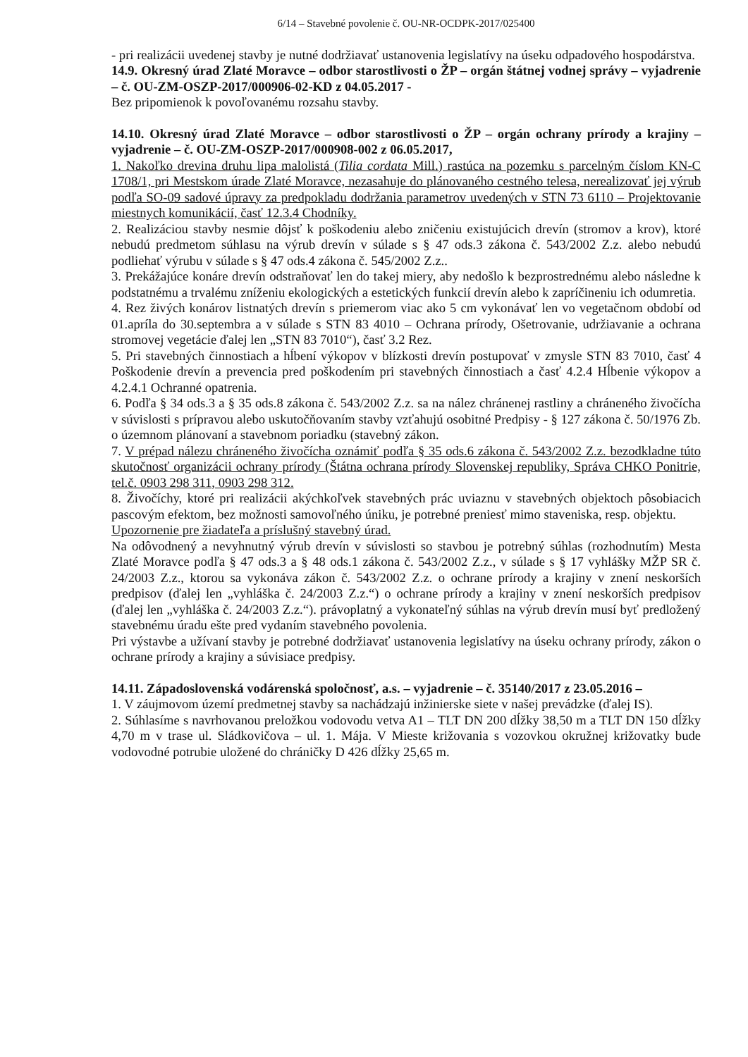6/14 – Stavebné povolenie č. OU-NR-OCDPK-2017/025400
- pri realizácii uvedenej stavby je nutné dodržiavať ustanovenia legislatívy na úseku odpadového hospodárstva.
14.9. Okresný úrad Zlaté Moravce – odbor starostlivosti o ŽP – orgán štátnej vodnej správy – vyjadrenie – č. OU-ZM-OSZP-2017/000906-02-KD z 04.05.2017 -
Bez pripomienok k povoľovanému rozsahu stavby.
14.10. Okresný úrad Zlaté Moravce – odbor starostlivosti o ŽP – orgán ochrany prírody a krajiny – vyjadrenie – č. OU-ZM-OSZP-2017/000908-002 z 06.05.2017,
1. Nakoľko drevina druhu lipa malolistá (Tilia cordata Mill.) rastúca na pozemku s parcelným číslom KN-C 1708/1, pri Mestskom úrade Zlaté Moravce, nezasahuje do plánovaného cestného telesa, nerealizovať jej výrub podľa SO-09 sadové úpravy za predpokladu dodržania parametrov uvedených v STN 73 6110 – Projektovanie miestnych komunikácií, časť 12.3.4 Chodníky.
2. Realizáciou stavby nesmie dôjsť k poškodeniu alebo zničeniu existujúcich drevín (stromov a krov), ktoré nebudú predmetom súhlasu na výrub drevín v súlade s § 47 ods.3 zákona č. 543/2002 Z.z. alebo nebudú podliehať výrubu v súlade s § 47 ods.4 zákona č. 545/2002 Z.z..
3. Prekážajúce konáre drevín odstraňovať len do takej miery, aby nedošlo k bezprostrednému alebo následne k podstatnému a trvalému zníženiu ekologických a estetických funkcií drevín alebo k zapríčineniu ich odumretia.
4. Rez živých konárov listnatých drevín s priemerom viac ako 5 cm vykonávať len vo vegetačnom období od 01.apríla do 30.septembra a v súlade s STN 83 4010 – Ochrana prírody, Ošetrovanie, udržiavanie a ochrana stromovej vegetácie ďalej len „STN 83 7010“), časť 3.2 Rez.
5. Pri stavebných činnostiach a hĺbení výkopov v blízkosti drevín postupovať v zmysle STN 83 7010, časť 4 Poškodenie drevín a prevencia pred poškodením pri stavebných činnostiach a časť 4.2.4 Hĺbenie výkopov a 4.2.4.1 Ochranné opatrenia.
6. Podľa § 34 ods.3 a § 35 ods.8 zákona č. 543/2002 Z.z. sa na nález chránenej rastliny a chráneného živočícha v súvislosti s prípravou alebo uskutočňovaním stavby vzťahujú osobitné Predpisy - § 127 zákona č. 50/1976 Zb. o územnom plánovaní a stavebnom poriadku (stavebný zákon.
7. V prépad nálezu chráneného živočícha oznámiť podľa § 35 ods.6 zákona č. 543/2002 Z.z. bezodkladne túto skutočnosť organizácii ochrany prírody (Štátna ochrana prírody Slovenskej republiky, Správa CHKO Ponitrie, tel.č. 0903 298 311, 0903 298 312.
8. Živočíchy, ktoré pri realizácii akýchkoľvek stavebných prác uviaznu v stavebných objektoch pôsobiacich pascovým efektom, bez možnosti samovoľného úniku, je potrebné preniesť mimo staveniska, resp. objektu.
Upozornenie pre žiadateľa a príslušný stavebný úrad.
Na odôvodnený a nevyhnutný výrub drevín v súvislosti so stavbou je potrebný súhlas (rozhodnutím) Mesta Zlaté Moravce podľa § 47 ods.3 a § 48 ods.1 zákona č. 543/2002 Z.z., v súlade s § 17 vyhlášky MŽP SR č. 24/2003 Z.z., ktorou sa vykonáva zákon č. 543/2002 Z.z. o ochrane prírody a krajiny v znení neskorších predpisov (ďalej len „vyhláška č. 24/2003 Z.z.“) o ochrane prírody a krajiny v znení neskorších predpisov (ďalej len „vyhláška č. 24/2003 Z.z.“). právoplatný a vykonateľný súhlas na výrub drevín musí byť predložený stavebnému úradu ešte pred vydaním stavebného povolenia.
Pri výstavbe a užívaní stavby je potrebné dodržiavať ustanovenia legislatívy na úseku ochrany prírody, zákon o ochrane prírody a krajiny a súvisiace predpisy.
14.11. Západoslovenská vodárenská spoločnosť, a.s. – vyjadrenie – č. 35140/2017 z 23.05.2016 –
1. V záujmovom území predmetnej stavby sa nachádzajú inžinierske siete v našej prevádzke (ďalej IS).
2. Súhlasíme s navrhovanou preložkou vodovodu vetva A1 – TLT DN 200 dĺžky 38,50 m a TLT DN 150 dĺžky 4,70 m v trase ul. Sládkovičova – ul. 1. Mája. V Mieste križovania s vozovkou okružnej križovatky bude vodovodné potrubie uložené do chráničky D 426 dĺžky 25,65 m.